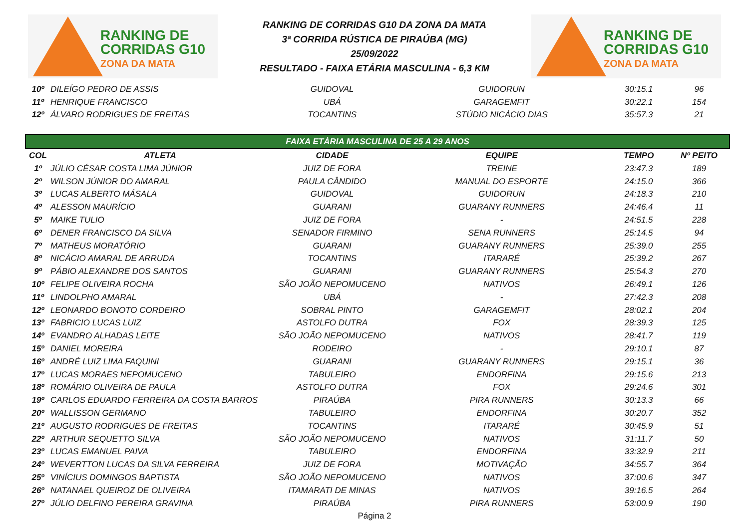RANKING DE
CORRIDAS G10
ZONA DA MATA
RANKING DE CORRIDAS G10 DA ZONA DA MATA
3ª CORRIDA RÚSTICA DE PIRAÚBA (MG)
25/09/2022
RESULTADO - FAIXA ETÁRIA MASCULINA - 6,3 KM
RANKING DE
CORRIDAS G10
ZONA DA MATA
| 10º | DILEÍGO PEDRO DE ASSIS | GUIDOVAL | GUIDORUN | 30:15.1 | 96 |
| 11º | HENRIQUE FRANCISCO | UBÁ | GARAGEMFIT | 30:22.1 | 154 |
| 12º | ÁLVARO RODRIGUES DE FREITAS | TOCANTINS | STÚDIO NICÁCIO DIAS | 35:57.3 | 21 |
| FAIXA ETÁRIA MASCULINA DE 25 A 29 ANOS | | | | | |
| COL | ATLETA | CIDADE | EQUIPE | TEMPO | Nº PEITO |
| 1º | JÚLIO CÉSAR COSTA LIMA JÚNIOR | JUIZ DE FORA | TREINE | 23:47.3 | 189 |
| 2º | WILSON JÚNIOR DO AMARAL | PAULA CÂNDIDO | MANUAL DO ESPORTE | 24:15.0 | 366 |
| 3º | LUCAS ALBERTO MÁSALA | GUIDOVAL | GUIDORUN | 24:18.3 | 210 |
| 4º | ALESSON MAURÍCIO | GUARANI | GUARANY RUNNERS | 24:46.4 | 11 |
| 5º | MAIKE TULIO | JUIZ DE FORA | - | 24:51.5 | 228 |
| 6º | DENER FRANCISCO DA SILVA | SENADOR FIRMINO | SENA RUNNERS | 25:14.5 | 94 |
| 7º | MATHEUS MORATÓRIO | GUARANI | GUARANY RUNNERS | 25:39.0 | 255 |
| 8º | NICÁCIO AMARAL DE ARRUDA | TOCANTINS | ITARARÉ | 25:39.2 | 267 |
| 9º | PÁBIO ALEXANDRE DOS SANTOS | GUARANI | GUARANY RUNNERS | 25:54.3 | 270 |
| 10º | FELIPE OLIVEIRA ROCHA | SÃO JOÃO NEPOMUCENO | NATIVOS | 26:49.1 | 126 |
| 11º | LINDOLPHO AMARAL | UBÁ | - | 27:42.3 | 208 |
| 12º | LEONARDO BONOTO CORDEIRO | SOBRAL PINTO | GARAGEMFIT | 28:02.1 | 204 |
| 13º | FABRICIO LUCAS LUIZ | ASTOLFO DUTRA | FOX | 28:39.3 | 125 |
| 14º | EVANDRO ALHADAS LEITE | SÃO JOÃO NEPOMUCENO | NATIVOS | 28:41.7 | 119 |
| 15º | DANIEL MOREIRA | RODEIRO | - | 29:10.1 | 87 |
| 16º | ANDRÉ LUIZ LIMA FAQUINI | GUARANI | GUARANY RUNNERS | 29:15.1 | 36 |
| 17º | LUCAS MORAES NEPOMUCENO | TABULEIRO | ENDORFINA | 29:15.6 | 213 |
| 18º | ROMÁRIO OLIVEIRA DE PAULA | ASTOLFO DUTRA | FOX | 29:24.6 | 301 |
| 19º | CARLOS EDUARDO FERREIRA DA COSTA BARROS | PIRAÚBA | PIRA RUNNERS | 30:13.3 | 66 |
| 20º | WALLISSON GERMANO | TABULEIRO | ENDORFINA | 30:20.7 | 352 |
| 21º | AUGUSTO RODRIGUES DE FREITAS | TOCANTINS | ITARARÉ | 30:45.9 | 51 |
| 22º | ARTHUR SEQUETTO SILVA | SÃO JOÃO NEPOMUCENO | NATIVOS | 31:11.7 | 50 |
| 23º | LUCAS EMANUEL PAIVA | TABULEIRO | ENDORFINA | 33:32.9 | 211 |
| 24º | WEVERTTON LUCAS DA SILVA FERREIRA | JUIZ DE FORA | MOTIVAÇÃO | 34:55.7 | 364 |
| 25º | VINÍCIUS DOMINGOS BAPTISTA | SÃO JOÃO NEPOMUCENO | NATIVOS | 37:00.6 | 347 |
| 26º | NATANAEL QUEIROZ DE OLIVEIRA | ITAMARATI DE MINAS | NATIVOS | 39:16.5 | 264 |
| 27º | JÚLIO DELFINO PEREIRA GRAVINA | PIRAÚBA | PIRA RUNNERS | 53:00.9 | 190 |
Página 2